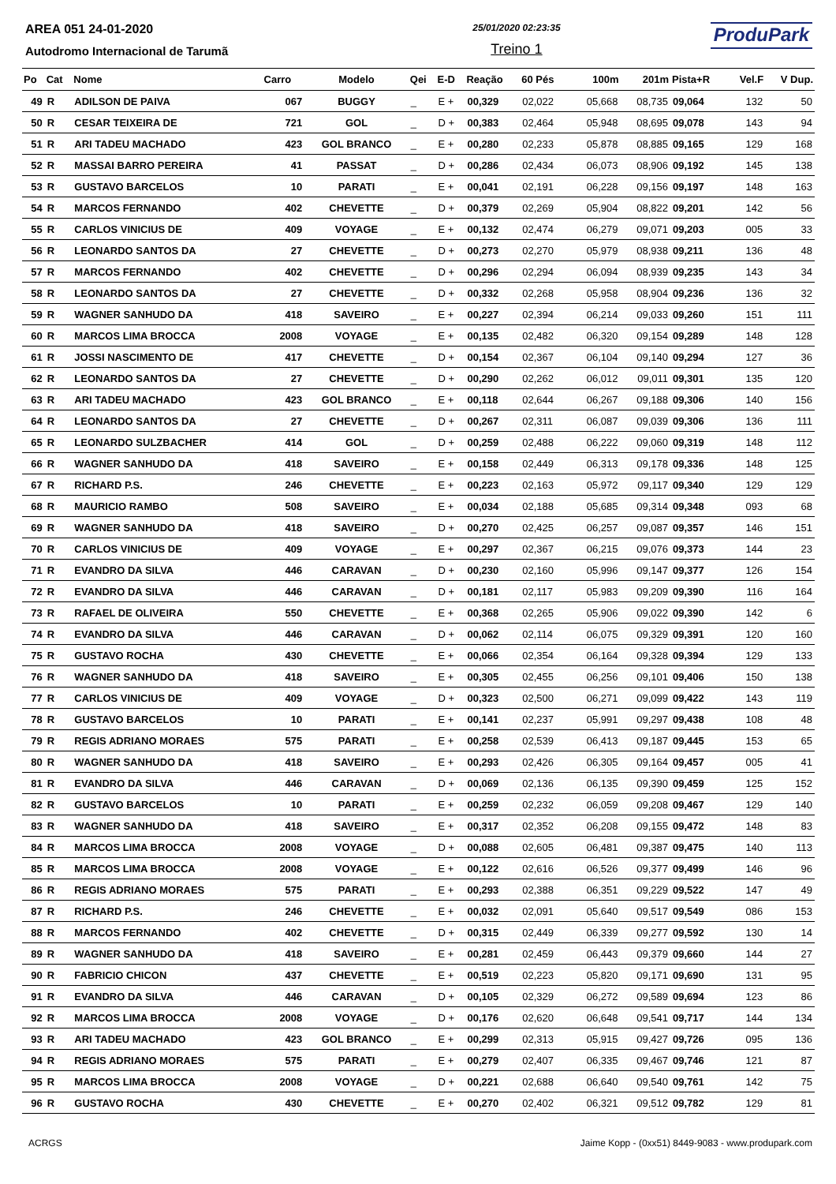AREA 051 24-01-2020
Autodromo Internacional de Tarumã
25/01/2020 02:23:35
Treino 1
ProduPark
| Po | Cat | Nome | Carro | Modelo | Qei | E-D | Reação | 60 Pés | 100m | 201m | Pista+R | Vel.F | V Dup. |
| --- | --- | --- | --- | --- | --- | --- | --- | --- | --- | --- | --- | --- | --- |
| 49 | R | ADILSON DE PAIVA | 067 | BUGGY | _ | E + | 00,329 | 02,022 | 05,668 | 08,735 | 09,064 | 132 | 50 |
| 50 | R | CESAR TEIXEIRA DE | 721 | GOL | _ | D + | 00,383 | 02,464 | 05,948 | 08,695 | 09,078 | 143 | 94 |
| 51 | R | ARI TADEU MACHADO | 423 | GOL BRANCO | _ | E + | 00,280 | 02,233 | 05,878 | 08,885 | 09,165 | 129 | 168 |
| 52 | R | MASSAI BARRO PEREIRA | 41 | PASSAT | _ | D + | 00,286 | 02,434 | 06,073 | 08,906 | 09,192 | 145 | 138 |
| 53 | R | GUSTAVO BARCELOS | 10 | PARATI | _ | E + | 00,041 | 02,191 | 06,228 | 09,156 | 09,197 | 148 | 163 |
| 54 | R | MARCOS FERNANDO | 402 | CHEVETTE | _ | D + | 00,379 | 02,269 | 05,904 | 08,822 | 09,201 | 142 | 56 |
| 55 | R | CARLOS VINICIUS DE | 409 | VOYAGE | _ | E + | 00,132 | 02,474 | 06,279 | 09,071 | 09,203 | 005 | 33 |
| 56 | R | LEONARDO SANTOS DA | 27 | CHEVETTE | _ | D + | 00,273 | 02,270 | 05,979 | 08,938 | 09,211 | 136 | 48 |
| 57 | R | MARCOS FERNANDO | 402 | CHEVETTE | _ | D + | 00,296 | 02,294 | 06,094 | 08,939 | 09,235 | 143 | 34 |
| 58 | R | LEONARDO SANTOS DA | 27 | CHEVETTE | _ | D + | 00,332 | 02,268 | 05,958 | 08,904 | 09,236 | 136 | 32 |
| 59 | R | WAGNER SANHUDO DA | 418 | SAVEIRO | _ | E + | 00,227 | 02,394 | 06,214 | 09,033 | 09,260 | 151 | 111 |
| 60 | R | MARCOS LIMA BROCCA | 2008 | VOYAGE | _ | E + | 00,135 | 02,482 | 06,320 | 09,154 | 09,289 | 148 | 128 |
| 61 | R | JOSSI NASCIMENTO DE | 417 | CHEVETTE | _ | D + | 00,154 | 02,367 | 06,104 | 09,140 | 09,294 | 127 | 36 |
| 62 | R | LEONARDO SANTOS DA | 27 | CHEVETTE | _ | D + | 00,290 | 02,262 | 06,012 | 09,011 | 09,301 | 135 | 120 |
| 63 | R | ARI TADEU MACHADO | 423 | GOL BRANCO | _ | E + | 00,118 | 02,644 | 06,267 | 09,188 | 09,306 | 140 | 156 |
| 64 | R | LEONARDO SANTOS DA | 27 | CHEVETTE | _ | D + | 00,267 | 02,311 | 06,087 | 09,039 | 09,306 | 136 | 111 |
| 65 | R | LEONARDO SULZBACHER | 414 | GOL | _ | D + | 00,259 | 02,488 | 06,222 | 09,060 | 09,319 | 148 | 112 |
| 66 | R | WAGNER SANHUDO DA | 418 | SAVEIRO | _ | E + | 00,158 | 02,449 | 06,313 | 09,178 | 09,336 | 148 | 125 |
| 67 | R | RICHARD P.S. | 246 | CHEVETTE | _ | E + | 00,223 | 02,163 | 05,972 | 09,117 | 09,340 | 129 | 129 |
| 68 | R | MAURICIO RAMBO | 508 | SAVEIRO | _ | E + | 00,034 | 02,188 | 05,685 | 09,314 | 09,348 | 093 | 68 |
| 69 | R | WAGNER SANHUDO DA | 418 | SAVEIRO | _ | D + | 00,270 | 02,425 | 06,257 | 09,087 | 09,357 | 146 | 151 |
| 70 | R | CARLOS VINICIUS DE | 409 | VOYAGE | _ | E + | 00,297 | 02,367 | 06,215 | 09,076 | 09,373 | 144 | 23 |
| 71 | R | EVANDRO DA SILVA | 446 | CARAVAN | _ | D + | 00,230 | 02,160 | 05,996 | 09,147 | 09,377 | 126 | 154 |
| 72 | R | EVANDRO DA SILVA | 446 | CARAVAN | _ | D + | 00,181 | 02,117 | 05,983 | 09,209 | 09,390 | 116 | 164 |
| 73 | R | RAFAEL DE OLIVEIRA | 550 | CHEVETTE | _ | E + | 00,368 | 02,265 | 05,906 | 09,022 | 09,390 | 142 | 6 |
| 74 | R | EVANDRO DA SILVA | 446 | CARAVAN | _ | D + | 00,062 | 02,114 | 06,075 | 09,329 | 09,391 | 120 | 160 |
| 75 | R | GUSTAVO ROCHA | 430 | CHEVETTE | _ | E + | 00,066 | 02,354 | 06,164 | 09,328 | 09,394 | 129 | 133 |
| 76 | R | WAGNER SANHUDO DA | 418 | SAVEIRO | _ | E + | 00,305 | 02,455 | 06,256 | 09,101 | 09,406 | 150 | 138 |
| 77 | R | CARLOS VINICIUS DE | 409 | VOYAGE | _ | D + | 00,323 | 02,500 | 06,271 | 09,099 | 09,422 | 143 | 119 |
| 78 | R | GUSTAVO BARCELOS | 10 | PARATI | _ | E + | 00,141 | 02,237 | 05,991 | 09,297 | 09,438 | 108 | 48 |
| 79 | R | REGIS ADRIANO MORAES | 575 | PARATI | _ | E + | 00,258 | 02,539 | 06,413 | 09,187 | 09,445 | 153 | 65 |
| 80 | R | WAGNER SANHUDO DA | 418 | SAVEIRO | _ | E + | 00,293 | 02,426 | 06,305 | 09,164 | 09,457 | 005 | 41 |
| 81 | R | EVANDRO DA SILVA | 446 | CARAVAN | _ | D + | 00,069 | 02,136 | 06,135 | 09,390 | 09,459 | 125 | 152 |
| 82 | R | GUSTAVO BARCELOS | 10 | PARATI | _ | E + | 00,259 | 02,232 | 06,059 | 09,208 | 09,467 | 129 | 140 |
| 83 | R | WAGNER SANHUDO DA | 418 | SAVEIRO | _ | E + | 00,317 | 02,352 | 06,208 | 09,155 | 09,472 | 148 | 83 |
| 84 | R | MARCOS LIMA BROCCA | 2008 | VOYAGE | _ | D + | 00,088 | 02,605 | 06,481 | 09,387 | 09,475 | 140 | 113 |
| 85 | R | MARCOS LIMA BROCCA | 2008 | VOYAGE | _ | E + | 00,122 | 02,616 | 06,526 | 09,377 | 09,499 | 146 | 96 |
| 86 | R | REGIS ADRIANO MORAES | 575 | PARATI | _ | E + | 00,293 | 02,388 | 06,351 | 09,229 | 09,522 | 147 | 49 |
| 87 | R | RICHARD P.S. | 246 | CHEVETTE | _ | E + | 00,032 | 02,091 | 05,640 | 09,517 | 09,549 | 086 | 153 |
| 88 | R | MARCOS FERNANDO | 402 | CHEVETTE | _ | D + | 00,315 | 02,449 | 06,339 | 09,277 | 09,592 | 130 | 14 |
| 89 | R | WAGNER SANHUDO DA | 418 | SAVEIRO | _ | E + | 00,281 | 02,459 | 06,443 | 09,379 | 09,660 | 144 | 27 |
| 90 | R | FABRICIO CHICON | 437 | CHEVETTE | _ | E + | 00,519 | 02,223 | 05,820 | 09,171 | 09,690 | 131 | 95 |
| 91 | R | EVANDRO DA SILVA | 446 | CARAVAN | _ | D + | 00,105 | 02,329 | 06,272 | 09,589 | 09,694 | 123 | 86 |
| 92 | R | MARCOS LIMA BROCCA | 2008 | VOYAGE | _ | D + | 00,176 | 02,620 | 06,648 | 09,541 | 09,717 | 144 | 134 |
| 93 | R | ARI TADEU MACHADO | 423 | GOL BRANCO | _ | E + | 00,299 | 02,313 | 05,915 | 09,427 | 09,726 | 095 | 136 |
| 94 | R | REGIS ADRIANO MORAES | 575 | PARATI | _ | E + | 00,279 | 02,407 | 06,335 | 09,467 | 09,746 | 121 | 87 |
| 95 | R | MARCOS LIMA BROCCA | 2008 | VOYAGE | _ | D + | 00,221 | 02,688 | 06,640 | 09,540 | 09,761 | 142 | 75 |
| 96 | R | GUSTAVO ROCHA | 430 | CHEVETTE | _ | E + | 00,270 | 02,402 | 06,321 | 09,512 | 09,782 | 129 | 81 |
ACRGS Jaime Kopp - (0xx51) 8449-9083 - www.produpark.com